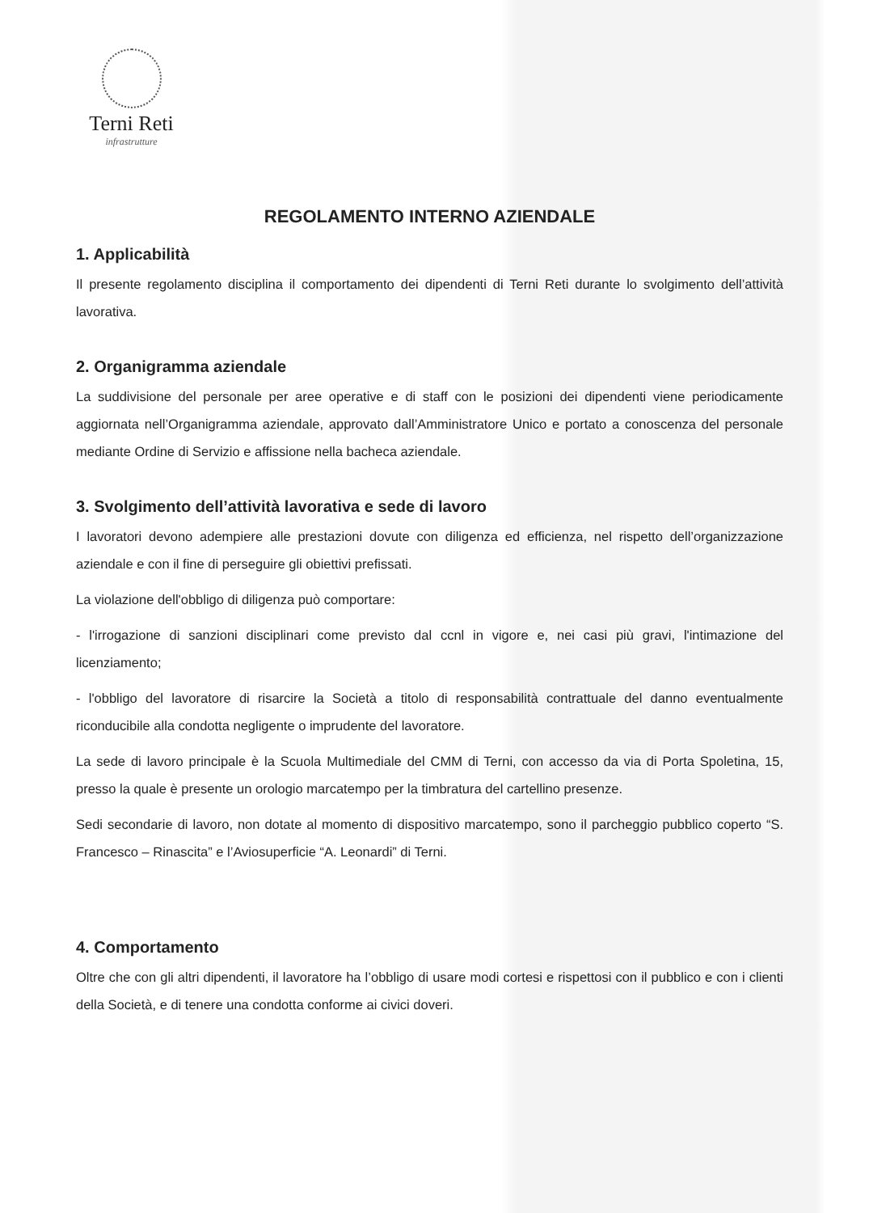Terni Reti
infrastrutture
REGOLAMENTO INTERNO AZIENDALE
1. Applicabilità
Il presente regolamento disciplina il comportamento dei dipendenti di Terni Reti durante lo svolgimento dell’attività lavorativa.
2. Organigramma aziendale
La suddivisione del personale per aree operative e di staff con le posizioni dei dipendenti viene periodicamente aggiornata nell’Organigramma aziendale, approvato dall’Amministratore Unico e portato a conoscenza del personale mediante Ordine di Servizio e affissione nella bacheca aziendale.
3. Svolgimento dell’attività lavorativa e sede di lavoro
I lavoratori devono adempiere alle prestazioni dovute con diligenza ed efficienza, nel rispetto dell’organizzazione aziendale e con il fine di perseguire gli obiettivi prefissati.
La violazione dell'obbligo di diligenza può comportare:
- l'irrogazione di sanzioni disciplinari come previsto dal ccnl in vigore e, nei casi più gravi, l'intimazione del licenziamento;
- l'obbligo del lavoratore di risarcire la Società a titolo di responsabilità contrattuale del danno eventualmente riconducibile alla condotta negligente o imprudente del lavoratore.
La sede di lavoro principale è la Scuola Multimediale del CMM di Terni, con accesso da via di Porta Spoletina, 15, presso la quale è presente un orologio marcatempo per la timbratura del cartellino presenze.
Sedi secondarie di lavoro, non dotate al momento di dispositivo marcatempo, sono il parcheggio pubblico coperto “S. Francesco – Rinascita” e l’Aviosuperficie “A. Leonardi” di Terni.
4. Comportamento
Oltre che con gli altri dipendenti, il lavoratore ha l’obbligo di usare modi cortesi e rispettosi con il pubblico e con i clienti della Società, e di tenere una condotta conforme ai civici doveri.